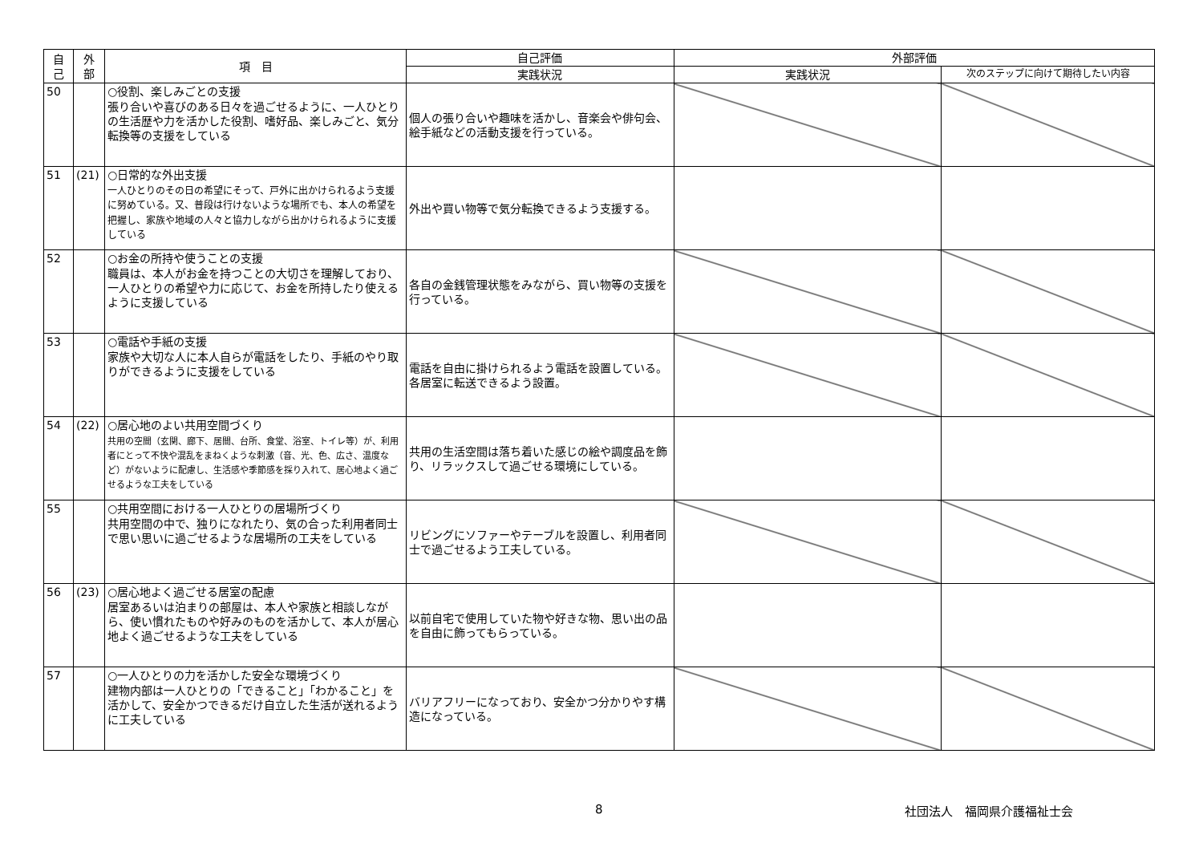| 自 己 | 外 部 | 項 目 | 自己評価 | 外部評価 | |
| --- | --- | --- | --- | --- | --- |
| | | | 実践状況 | 実践状況 | 次のステップに向けて期待したい内容 |
| 50 | | ○役割、楽しみごとの支援 張り合いや喜びのある日々を過ごせるように、一人ひとりの生活歴や力を活かした役割、嗜好品、楽しみごと、気分転換等の支援をしている | 個人の張り合いや趣味を活かし、音楽会や俳句会、絵手紙などの活動支援を行っている。 | | |
| 51 | (21) | ○日常的な外出支援 一人ひとりのその日の希望にそって、戸外に出かけられるよう支援に努めている。又、普段は行けないような場所でも、本人の希望を把握し、家族や地域の人々と協力しながら出かけられるように支援している | 外出や買い物等で気分転換できるよう支援する。 | | |
| 52 | | ○お金の所持や使うことの支援 職員は、本人がお金を持つことの大切さを理解しており、一人ひとりの希望や力に応じて、お金を所持したり使えるように支援している | 各自の金銭管理状態をみながら、買い物等の支援を行っている。 | | |
| 53 | | ○電話や手紙の支援 家族や大切な人に本人自らが電話をしたり、手紙のやり取りができるように支援をしている | 電話を自由に掛けられるよう電話を設置している。各居室に転送できるよう設置。 | | |
| 54 | (22) | ○居心地のよい共用空間づくり 共用の空間（玄関、廊下、居間、台所、食堂、浴室、トイレ等）が、利用者にとって不快や混乱をまねくような刺激（音、光、色、広さ、温度など）がないように配慮し、生活感や季節感を採り入れて、居心地よく過ごせるような工夫をしている | 共用の生活空間は落ち着いた感じの絵や調度品を飾り、リラックスして過ごせる環境にしている。 | | |
| 55 | | ○共用空間における一人ひとりの居場所づくり 共用空間の中で、独りになれたり、気の合った利用者同士で思い思いに過ごせるような居場所の工夫をしている | リビングにソファーやテーブルを設置し、利用者同士で過ごせるよう工夫している。 | | |
| 56 | (23) | ○居心地よく過ごせる居室の配慮 居室あるいは泊まりの部屋は、本人や家族と相談しながら、使い慣れたものや好みのものを活かして、本人が居心地よく過ごせるような工夫をしている | 以前自宅で使用していた物や好きな物、思い出の品を自由に飾ってもらっている。 | | |
| 57 | | ○一人ひとりの力を活かした安全な環境づくり 建物内部は一人ひとりの「できること」「わかること」を活かして、安全かつできるだけ自立した生活が送れるように工夫している | バリアフリーになっており、安全かつ分かりやす構造になっている。 | | |
8 社団法人　福岡県介護福祉士会